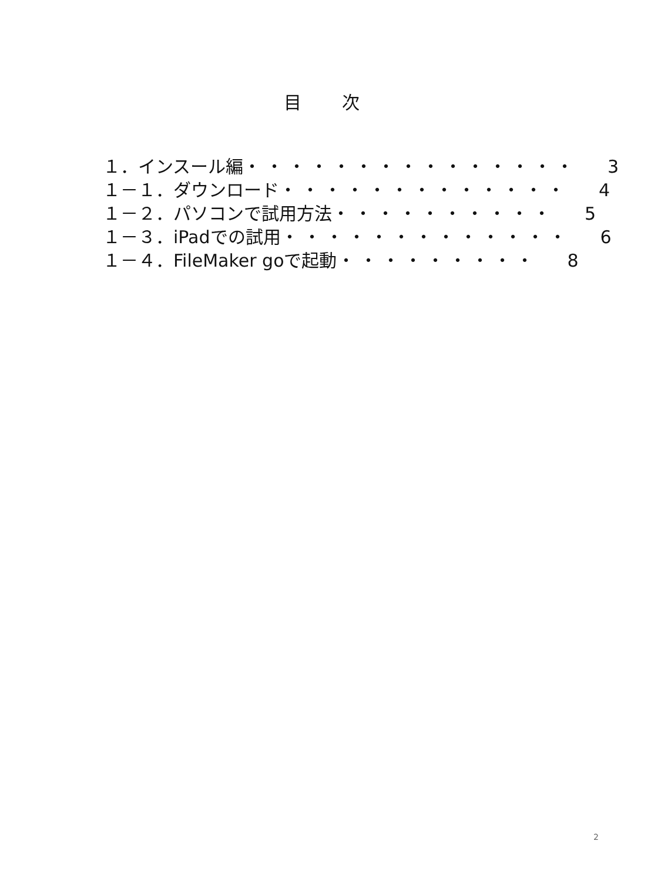目 次
１．インスール編 ・・・・・・・・・・・・・・・ 3
１－１．ダウンロード ・・・・・・・・・・・・・ 4
１－２．パソコンで試用方法 ・・・・・・・・・・ 5
１－３．iPadでの試用 ・・・・・・・・・・・・・ 6
１－４．FileMaker goで起動 ・・・・・・・・・ 8
2